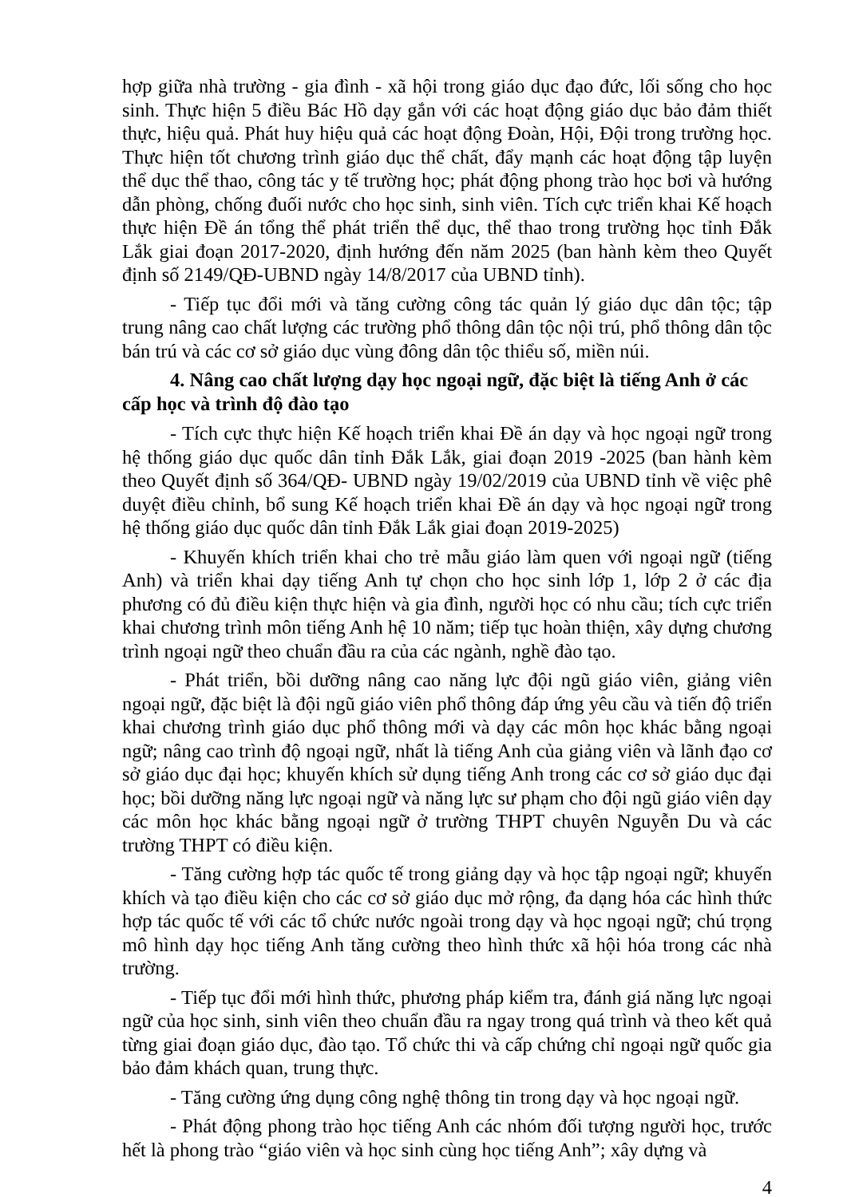hợp giữa nhà trường - gia đình - xã hội trong giáo dục đạo đức, lối sống cho học sinh. Thực hiện 5 điều Bác Hồ dạy gắn với các hoạt động giáo dục bảo đảm thiết thực, hiệu quả. Phát huy hiệu quả các hoạt động Đoàn, Hội, Đội trong trường học. Thực hiện tốt chương trình giáo dục thể chất, đẩy mạnh các hoạt động tập luyện thể dục thể thao, công tác y tế trường học; phát động phong trào học bơi và hướng dẫn phòng, chống đuối nước cho học sinh, sinh viên. Tích cực triển khai Kế hoạch thực hiện Đề án tổng thể phát triển thể dục, thể thao trong trường học tỉnh Đắk Lắk giai đoạn 2017-2020, định hướng đến năm 2025 (ban hành kèm theo Quyết định số 2149/QĐ-UBND ngày 14/8/2017 của UBND tỉnh).
- Tiếp tục đổi mới và tăng cường công tác quản lý giáo dục dân tộc; tập trung nâng cao chất lượng các trường phổ thông dân tộc nội trú, phổ thông dân tộc bán trú và các cơ sở giáo dục vùng đông dân tộc thiểu số, miền núi.
4. Nâng cao chất lượng dạy học ngoại ngữ, đặc biệt là tiếng Anh ở các cấp học và trình độ đào tạo
- Tích cực thực hiện Kế hoạch triển khai Đề án dạy và học ngoại ngữ trong hệ thống giáo dục quốc dân tỉnh Đắk Lắk, giai đoạn 2019 -2025 (ban hành kèm theo Quyết định số 364/QĐ- UBND ngày 19/02/2019 của UBND tỉnh về việc phê duyệt điều chỉnh, bổ sung Kế hoạch triển khai Đề án dạy và học ngoại ngữ trong hệ thống giáo dục quốc dân tỉnh Đắk Lắk giai đoạn 2019-2025)
- Khuyến khích triển khai cho trẻ mẫu giáo làm quen với ngoại ngữ (tiếng Anh) và triển khai dạy tiếng Anh tự chọn cho học sinh lớp 1, lớp 2 ở các địa phương có đủ điều kiện thực hiện và gia đình, người học có nhu cầu; tích cực triển khai chương trình môn tiếng Anh hệ 10 năm; tiếp tục hoàn thiện, xây dựng chương trình ngoại ngữ theo chuẩn đầu ra của các ngành, nghề đào tạo.
- Phát triển, bồi dưỡng nâng cao năng lực đội ngũ giáo viên, giảng viên ngoại ngữ, đặc biệt là đội ngũ giáo viên phổ thông đáp ứng yêu cầu và tiến độ triển khai chương trình giáo dục phổ thông mới và dạy các môn học khác bằng ngoại ngữ; nâng cao trình độ ngoại ngữ, nhất là tiếng Anh của giảng viên và lãnh đạo cơ sở giáo dục đại học; khuyến khích sử dụng tiếng Anh trong các cơ sở giáo dục đại học; bồi dưỡng năng lực ngoại ngữ và năng lực sư phạm cho đội ngũ giáo viên dạy các môn học khác bằng ngoại ngữ ở trường THPT chuyên Nguyễn Du và các trường THPT có điều kiện.
- Tăng cường hợp tác quốc tế trong giảng dạy và học tập ngoại ngữ; khuyến khích và tạo điều kiện cho các cơ sở giáo dục mở rộng, đa dạng hóa các hình thức hợp tác quốc tế với các tổ chức nước ngoài trong dạy và học ngoại ngữ; chú trọng mô hình dạy học tiếng Anh tăng cường theo hình thức xã hội hóa trong các nhà trường.
- Tiếp tục đổi mới hình thức, phương pháp kiểm tra, đánh giá năng lực ngoại ngữ của học sinh, sinh viên theo chuẩn đầu ra ngay trong quá trình và theo kết quả từng giai đoạn giáo dục, đào tạo. Tổ chức thi và cấp chứng chỉ ngoại ngữ quốc gia bảo đảm khách quan, trung thực.
- Tăng cường ứng dụng công nghệ thông tin trong dạy và học ngoại ngữ.
- Phát động phong trào học tiếng Anh các nhóm đối tượng người học, trước hết là phong trào “giáo viên và học sinh cùng học tiếng Anh”; xây dựng và
4